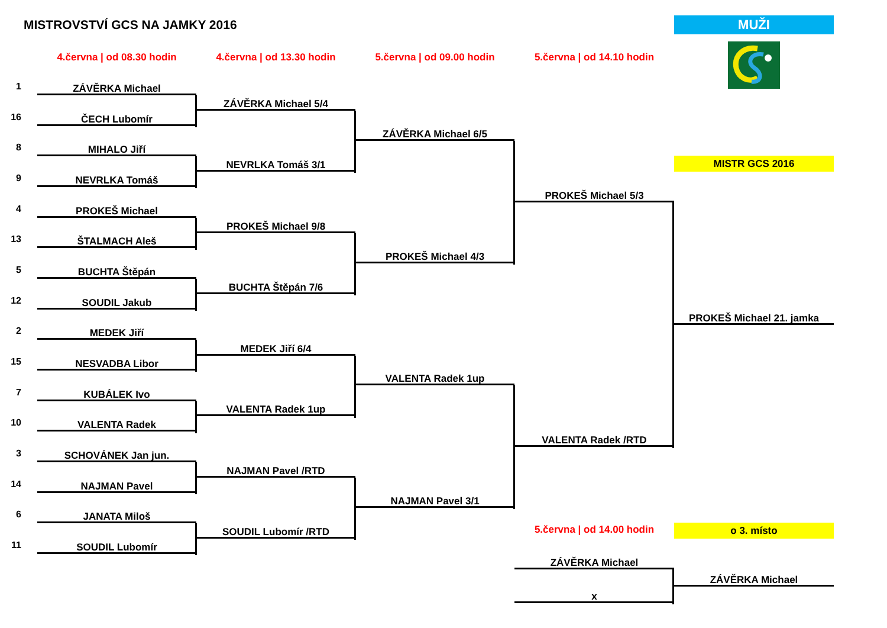MISTROVSTVÍ GCS NA JAMKY 2016
MUŽI
4.června | od 08.30 hodin
4.června | od 13.30 hodin
5.června | od 09.00 hodin
5.června | od 14.10 hodin
MISTR GCS 2016
1
ZÁVĚRKA Michael
ZÁVĚRKA Michael 5/4
16
ČECH Lubomír
ZÁVĚRKA Michael 6/5
8
MIHALO Jiří
NEVRLKA Tomáš 3/1
9
NEVRLKA Tomáš
PROKEŠ Michael 5/3
4
PROKEŠ Michael
PROKEŠ Michael 9/8
13
ŠTALMACH Aleš
PROKEŠ Michael 4/3
5
BUCHTA Štěpán
BUCHTA Štěpán 7/6
12
SOUDIL Jakub
PROKEŠ Michael 21. jamka
2
MEDEK Jiří
MEDEK Jiří 6/4
15
NESVADBA Libor
VALENTA Radek 1up
7
KUBÁLEK Ivo
VALENTA Radek 1up
10
VALENTA Radek
VALENTA Radek /RTD
3
SCHOVÁNEK Jan jun.
NAJMAN Pavel /RTD
14
NAJMAN Pavel
NAJMAN Pavel 3/1
6
JANATA Miloš
5.června | od 14.00 hodin
o 3. místo
SOUDIL Lubomír /RTD
11
SOUDIL Lubomír
ZÁVĚRKA Michael
ZÁVĚRKA Michael
x